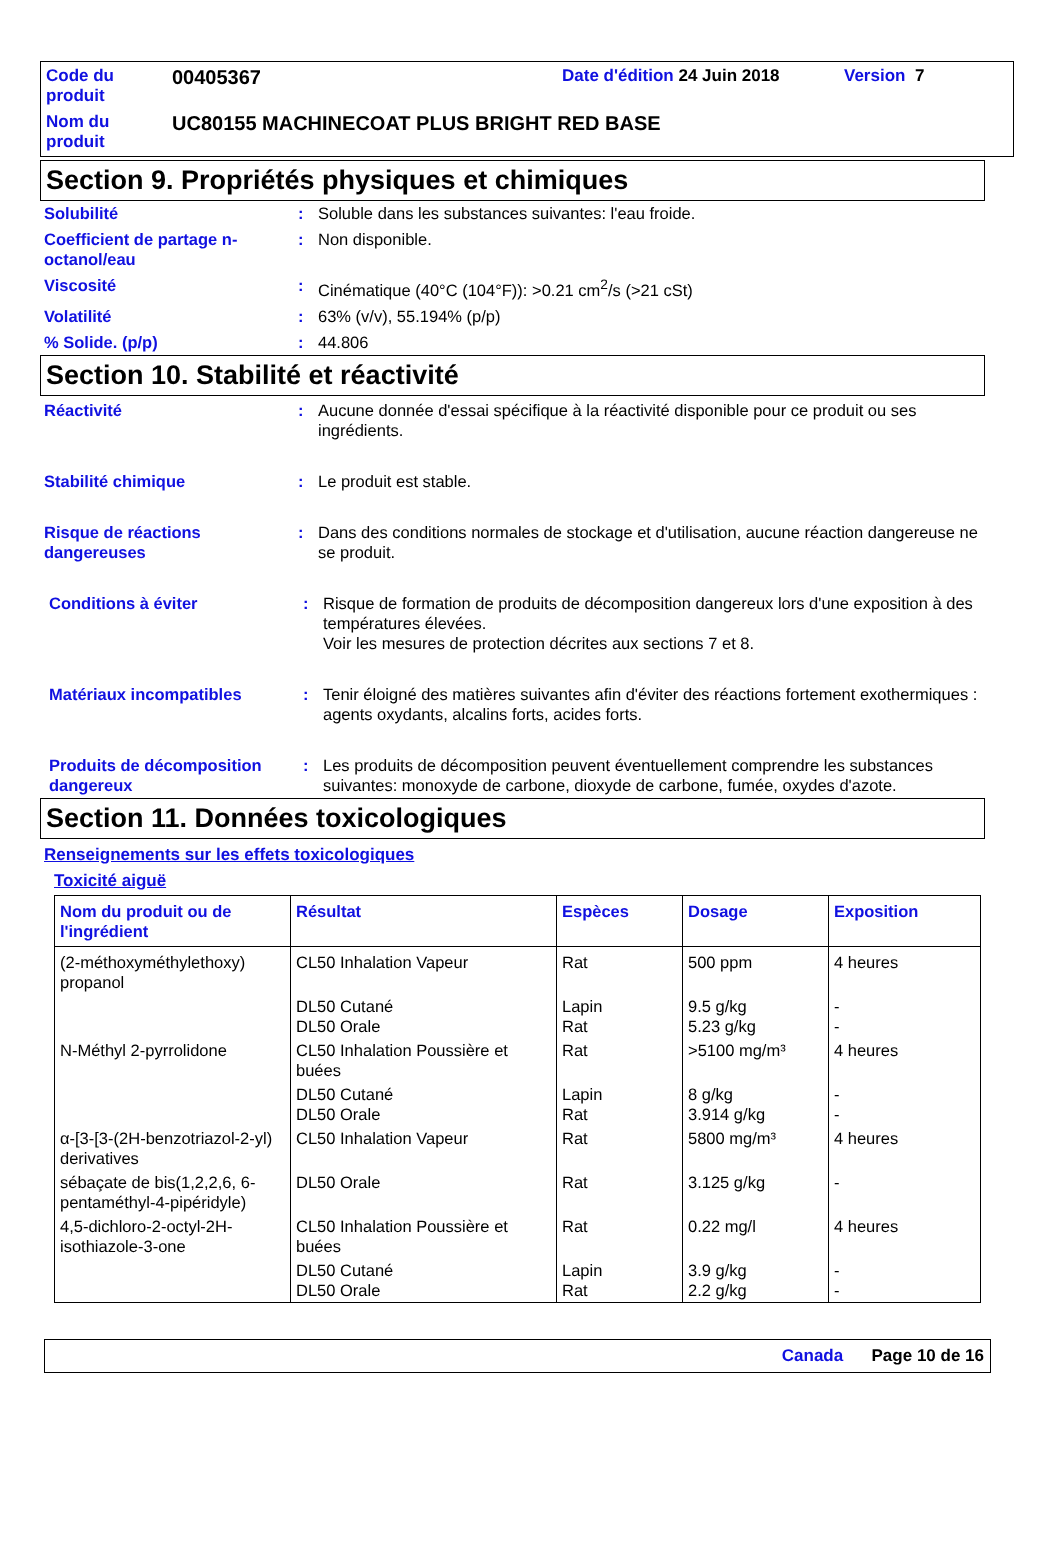| Code du produit | 00405367 | Date d'édition 24 Juin 2018 | Version 7 |
| Nom du produit | UC80155 MACHINECOAT PLUS BRIGHT RED BASE | | |
Section 9. Propriétés physiques et chimiques
Solubilité : Soluble dans les substances suivantes: l'eau froide.
Coefficient de partage n-octanol/eau
: Non disponible.
Viscosité : Cinématique (40°C (104°F)): >0.21 cm<sup>2</sup>/s (>21 cSt)
Volatilité : 63% (v/v), 55.194% (p/p)
% Solide. (p/p) : 44.806
Section 10. Stabilité et réactivité
Réactivité : Aucune donnée d'essai spécifique à la réactivité disponible pour ce produit ou ses ingrédients.
Stabilité chimique : Le produit est stable.
Risque de réactions dangereuses
: Dans des conditions normales de stockage et d'utilisation, aucune réaction dangereuse ne se produit.
Conditions à éviter : Risque de formation de produits de décomposition dangereux lors d'une exposition à des températures élevées.
Voir les mesures de protection décrites aux sections 7 et 8.
Matériaux incompatibles : Tenir éloigné des matières suivantes afin d'éviter des réactions fortement exothermiques : agents oxydants, alcalins forts, acides forts.
Produits de décomposition dangereux
: Les produits de décomposition peuvent éventuellement comprendre les substances suivantes: monoxyde de carbone, dioxyde de carbone, fumée, oxydes d'azote.
Section 11. Données toxicologiques
Renseignements sur les effets toxicologiques
Toxicité aiguë
| Nom du produit ou de l'ingrédient | Résultat | Espèces | Dosage | Exposition |
| --- | --- | --- | --- | --- |
| (2-méthoxyméthylethoxy) propanol | CL50 Inhalation Vapeur | Rat | 500 ppm | 4 heures |
| | DL50 Cutané DL50 Orale | Lapin Rat | 9.5 g/kg 5.23 g/kg | - - |
| N-Méthyl 2-pyrrolidone | CL50 Inhalation Poussière et buées | Rat | >5100 mg/m³ | 4 heures |
| | DL50 Cutané DL50 Orale | Lapin Rat | 8 g/kg 3.914 g/kg | - - |
| α-[3-[3-(2H-benzotriazol-2-yl) derivatives | CL50 Inhalation Vapeur | Rat | 5800 mg/m³ | 4 heures |
| sébaçate de bis(1,2,2,6, 6-pentaméthyl-4-pipéridyle) | DL50 Orale | Rat | 3.125 g/kg | - |
| 4,5-dichloro-2-octyl-2H-isothiazole-3-one | CL50 Inhalation Poussière et buées | Rat | 0.22 mg/l | 4 heures |
| | DL50 Cutané DL50 Orale | Lapin Rat | 3.9 g/kg 2.2 g/kg | - - |
Canada Page 10 de 16